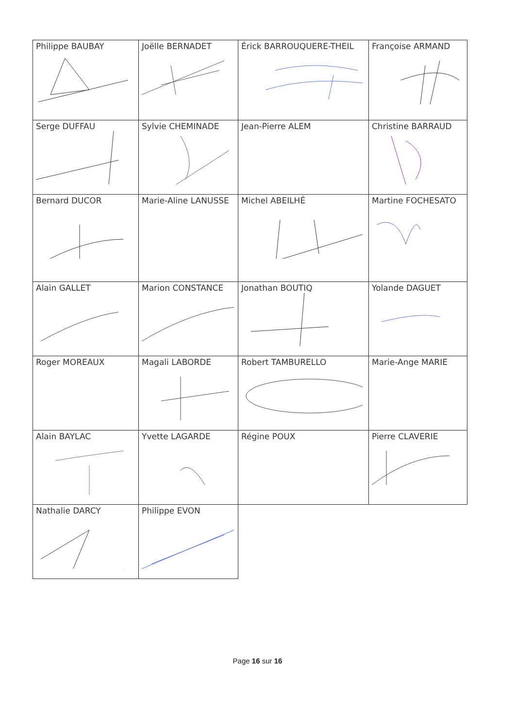| Philippe BAUBAY | Joëlle BERNADET | Érick BARROUQUERE-THEIL | Françoise ARMAND |
| Serge DUFFAU | Sylvie CHEMINADE | Jean-Pierre ALEM | Christine BARRAUD |
| Bernard DUCOR | Marie-Aline LANUSSE | Michel ABEILHÉ | Martine FOCHESATO |
| Alain GALLET | Marion CONSTANCE | Jonathan BOUTIQ | Yolande DAGUET |
| Roger MOREAUX | Magali LABORDE | Robert TAMBURELLO | Marie-Ange MARIE |
| Alain BAYLAC | Yvette LAGARDE | Régine POUX | Pierre CLAVERIE |
| Nathalie DARCY | Philippe EVON | | |
Page 16 sur 16